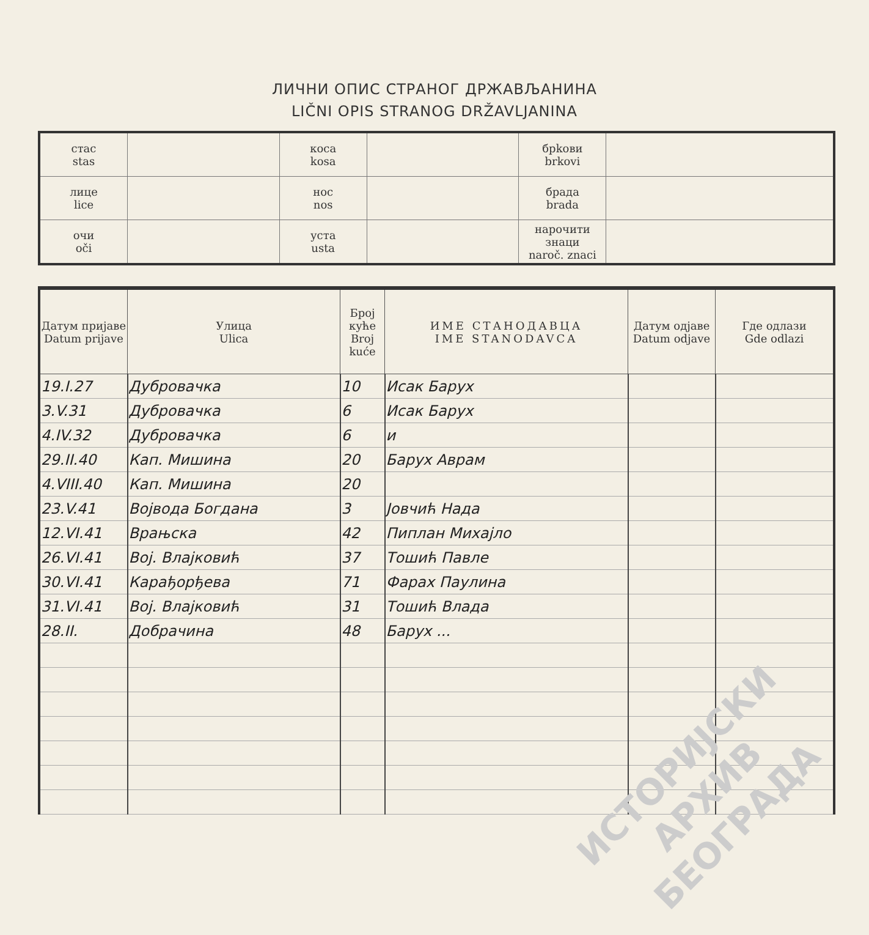ЛИЧНИ ОПИС СТРАНОГ ДРЖАВЉАНИНА
LIČNI OPIS STRANOG DRŽAVLJANINA
| стас stas | | коса kosa | | брkови brkovi | |
| лице lice | | нос nos | | брада brada | |
| очи oči | | уста usta | | нарочити знаци naroč. znaci | |
| Датум пријаве Datum prijave | Улица Ulica | Број куће Broj kuće | ИМЕ СТАНОДАВЦА IME STANODAVCA | Датум одјаве Datum odjave | Где одлази Gde odlazi |
| --- | --- | --- | --- | --- | --- |
| 19.I.27 | Дубровачка | 10 | Исак Барух | | |
| 3.V.31 | Дубровачка | 6 | Исак Барух | | |
| 4.IV.32 | Дубровачка | 6 | и | | |
| 29.II.40 | Кап. Мишина | 20 | Барух Аврам | | |
| 4.VIII.40 | Кап. Мишина | 20 | | | |
| 23.V.41 | Војвода Богдана | 3 | Јовчић Нада | | |
| 12.VI.41 | Врањска | 42 | Пиплан Михајло | | |
| 26.VI.41 | Вој. Влајковић | 37 | Тошић Павле | | |
| 30.VI.41 | Карађорђева | 71 | Фарах Паулина | | |
| 31.VI.41 | Вој. Влајковић | 31 | Тошић Влада | | |
| 28.II. | Добрачина | 48 | Барух ... | | |
ИСТОРИЈСКИ
АРХИВ
БЕОГРАДА